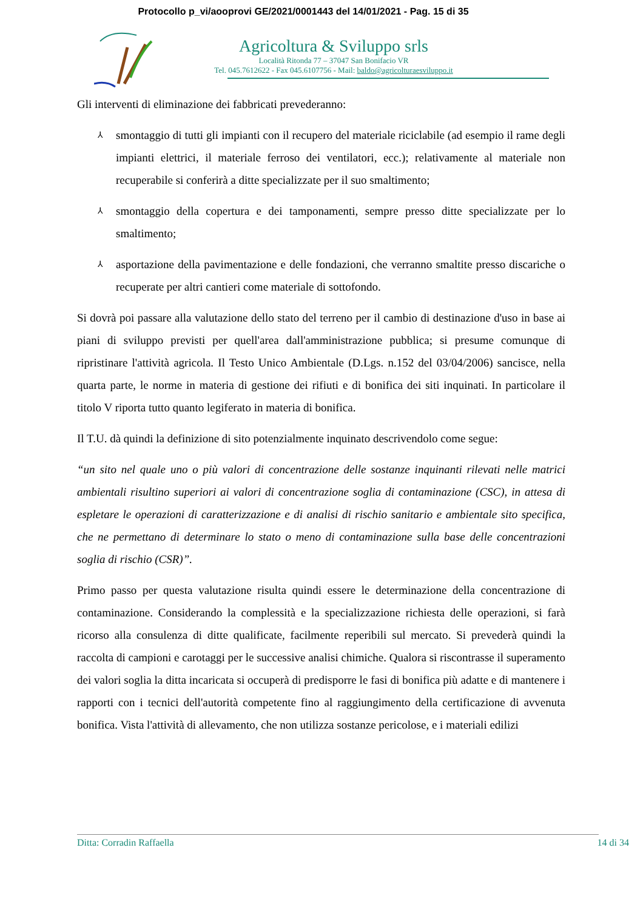Protocollo p_vi/aooprovi GE/2021/0001443 del 14/01/2021 - Pag. 15 di 35
Agricoltura & Sviluppo srls
Località Ritonda 77 – 37047 San Bonifacio VR
Tel. 045.7612622 - Fax 045.6107756 - Mail: baldo@agricolturaesviluppo.it
Gli interventi di eliminazione dei fabbricati prevederanno:
⅄ smontaggio di tutti gli impianti con il recupero del materiale riciclabile (ad esempio il rame degli impianti elettrici, il materiale ferroso dei ventilatori, ecc.); relativamente al materiale non recuperabile si conferirà a ditte specializzate per il suo smaltimento;
⅄ smontaggio della copertura e dei tamponamenti, sempre presso ditte specializzate per lo smaltimento;
⅄ asportazione della pavimentazione e delle fondazioni, che verranno smaltite presso discariche o recuperate per altri cantieri come materiale di sottofondo.
Si dovrà poi passare alla valutazione dello stato del terreno per il cambio di destinazione d'uso in base ai piani di sviluppo previsti per quell'area dall'amministrazione pubblica; si presume comunque di ripristinare l'attività agricola. Il Testo Unico Ambientale (D.Lgs. n.152 del 03/04/2006) sancisce, nella quarta parte, le norme in materia di gestione dei rifiuti e di bonifica dei siti inquinati. In particolare il titolo V riporta tutto quanto legiferato in materia di bonifica.
Il T.U. dà quindi la definizione di sito potenzialmente inquinato descrivendolo come segue:
“un sito nel quale uno o più valori di concentrazione delle sostanze inquinanti rilevati nelle matrici ambientali risultino superiori ai valori di concentrazione soglia di contaminazione (CSC), in attesa di espletare le operazioni di caratterizzazione e di analisi di rischio sanitario e ambientale sito specifica, che ne permettano di determinare lo stato o meno di contaminazione sulla base delle concentrazioni soglia di rischio (CSR)”.
Primo passo per questa valutazione risulta quindi essere le determinazione della concentrazione di contaminazione. Considerando la complessità e la specializzazione richiesta delle operazioni, si farà ricorso alla consulenza di ditte qualificate, facilmente reperibili sul mercato. Si prevederà quindi la raccolta di campioni e carotaggi per le successive analisi chimiche. Qualora si riscontrasse il superamento dei valori soglia la ditta incaricata si occuperà di predisporre le fasi di bonifica più adatte e di mantenere i rapporti con i tecnici dell'autorità competente fino al raggiungimento della certificazione di avvenuta bonifica. Vista l'attività di allevamento, che non utilizza sostanze pericolose, e i materiali edilizi
Ditta: Corradin Raffaella 14 di 34